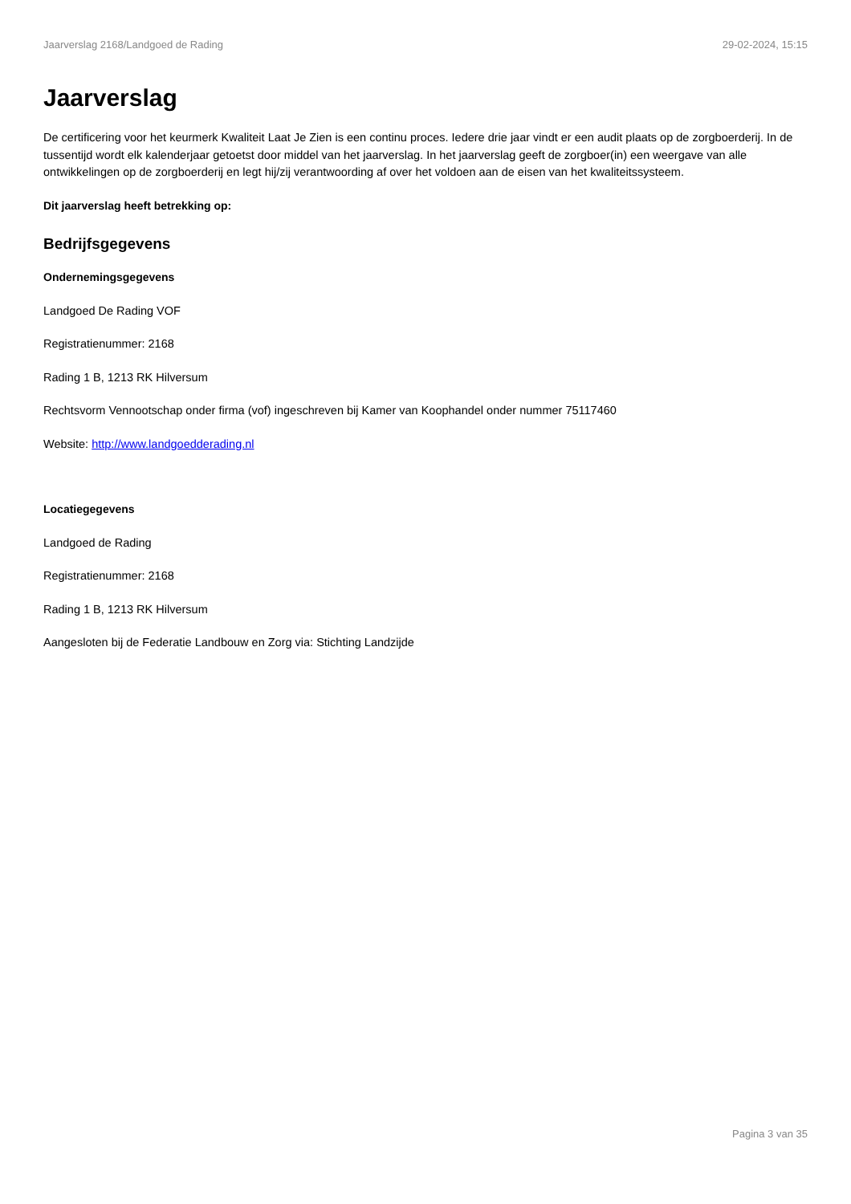Jaarverslag 2168/Landgoed de Rading 29-02-2024, 15:15
Jaarverslag
De certificering voor het keurmerk Kwaliteit Laat Je Zien is een continu proces. Iedere drie jaar vindt er een audit plaats op de zorgboerderij. In de tussentijd wordt elk kalenderjaar getoetst door middel van het jaarverslag. In het jaarverslag geeft de zorgboer(in) een weergave van alle ontwikkelingen op de zorgboerderij en legt hij/zij verantwoording af over het voldoen aan de eisen van het kwaliteitssysteem.
Dit jaarverslag heeft betrekking op:
Bedrijfsgegevens
Ondernemingsgegevens
Landgoed De Rading VOF
Registratienummer: 2168
Rading 1 B, 1213 RK Hilversum
Rechtsvorm Vennootschap onder firma (vof) ingeschreven bij Kamer van Koophandel onder nummer 75117460
Website: http://www.landgoedderading.nl
Locatiegegevens
Landgoed de Rading
Registratienummer: 2168
Rading 1 B, 1213 RK Hilversum
Aangesloten bij de Federatie Landbouw en Zorg via: Stichting Landzijde
Pagina 3 van 35